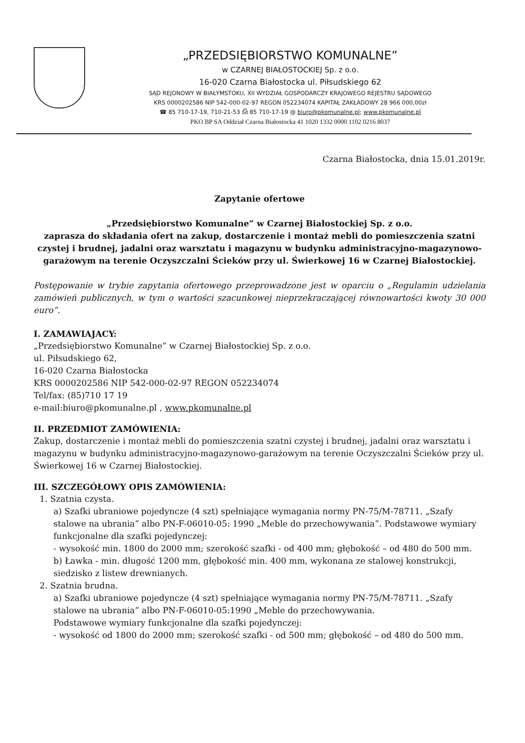„PRZEDSIĘBIORSTWO KOMUNALNE”
w CZARNEJ BIAŁOSTOCKIEJ Sp. z o.o.
16-020 Czarna Białostocka ul. Piłsudskiego 62
SĄD REJONOWY W BIAŁYMSTOKU, XII WYDZIAŁ GOSPODARCZY KRAJOWEGO REJESTRU SĄDOWEGO
KRS 0000202586 NIP 542-000-02-97 REGON 052234074 KAPITAŁ ZAKŁADOWY 28 966 000,00zł
☎ 85 710-17-19, 710-21-53 ⎙ 85 710-17-19 @ biuro@pkomunalne.pl; www.pkomunalne.pl
PKO BP SA Oddział Czarna Białostocka 41 1020 1332 0000 1102 0216 8037
Czarna Białostocka, dnia 15.01.2019r.
Zapytanie ofertowe
„Przedsiębiorstwo Komunalne” w Czarnej Białostockiej Sp. z o.o.
zaprasza do składania ofert na zakup, dostarczenie i montaż mebli do pomieszczenia szatni czystej i brudnej, jadalni oraz warsztatu i magazynu w budynku administracyjno-magazynowo-garażowym na terenie Oczyszczalni Ścieków przy ul. Świerkowej 16 w Czarnej Białostockiej.
Postępowanie w trybie zapytania ofertowego przeprowadzone jest w oparciu o „Regulamin udzielania zamówień publicznych, w tym o wartości szacunkowej nieprzekraczającej równowartości kwoty 30 000 euro”.
I. ZAMAWIAJACY:
„Przedsiębiorstwo Komunalne” w Czarnej Białostockiej Sp. z o.o.
ul. Piłsudskiego 62,
16-020 Czarna Białostocka
KRS 0000202586 NIP 542-000-02-97 REGON 052234074
Tel/fax: (85)710 17 19
e-mail:biuro@pkomunalne.pl , www.pkomunalne.pl
II. PRZEDMIOT ZAMÓWIENIA:
Zakup, dostarczenie i montaż mebli do pomieszczenia szatni czystej i brudnej, jadalni oraz warsztatu i magazynu w budynku administracyjno-magazynowo-garażowym na terenie Oczyszczalni Ścieków przy ul. Świerkowej 16 w Czarnej Białostockiej.
III. SZCZEGÓŁOWY OPIS ZAMÓWIENIA:
1. Szatnia czysta.
a) Szafki ubraniowe pojedyncze (4 szt) spełniające wymagania normy PN-75/M-78711. „Szafy stalowe na ubrania” albo PN-F-06010-05: 1990 „Meble do przechowywania”. Podstawowe wymiary funkcjonalne dla szafki pojedynczej:
- wysokość min. 1800 do 2000 mm; szerokość szafki - od 400 mm; głębokość – od 480 do 500 mm.
b) Ławka - min. długość 1200 mm, głębokość min. 400 mm, wykonana ze stalowej konstrukcji, siedzisko z listew drewnianych.
2. Szatnia brudna.
a) Szafki ubraniowe pojedyncze (4 szt) spełniające wymagania normy PN-75/M-78711. „Szafy stalowe na ubrania” albo PN-F-06010-05:1990 „Meble do przechowywania.
Podstawowe wymiary funkcjonalne dla szafki pojedynczej:
- wysokość od 1800 do 2000 mm; szerokość szafki - od 500 mm; głębokość – od 480 do 500 mm.